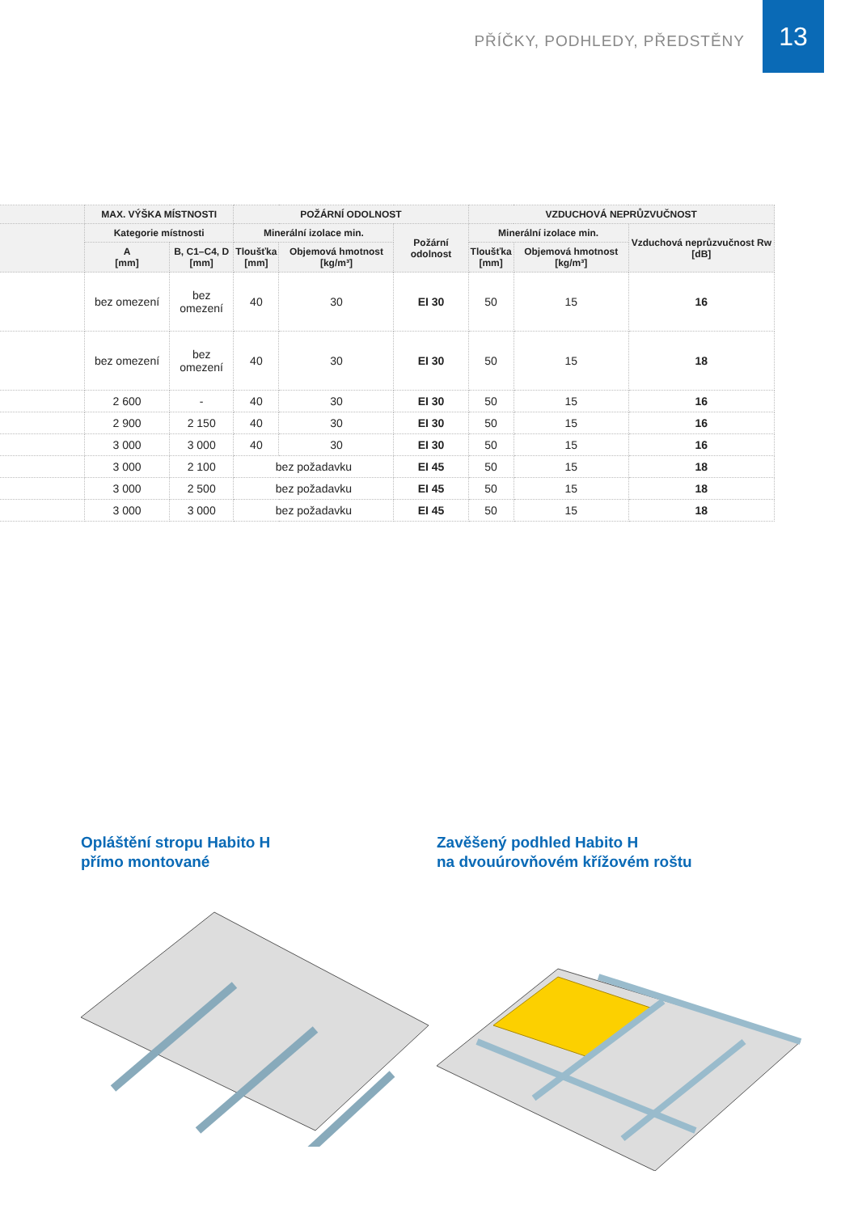PŘÍČKY, PODHLEDY, PŘEDSTĚNY
13
| | MAX. VÝŠKA MÍSTNOSTI | | POŽÁRNÍ ODOLNOST | | | VZDUCHOVÁ NEPRŮZVUČNOST | | |
| --- | --- | --- | --- | --- | --- | --- | --- | --- |
| | Kategorie místnosti | | Minerální izolace min. | | Požární odolnost | Minerální izolace min. | | Vzduchová neprůzvučnost Rw [dB] |
| | A [mm] | B, C1–C4, D [mm] | Tloušťka [mm] | Objemová hmotnost [kg/m³] | | Tloušťka [mm] | Objemová hmotnost [kg/m³] | |
| | bez omezení | bez omezení | 40 | 30 | EI 30 | 50 | 15 | 16 |
| | bez omezení | bez omezení | 40 | 30 | EI 30 | 50 | 15 | 18 |
| | 2 600 | - | 40 | 30 | EI 30 | 50 | 15 | 16 |
| | 2 900 | 2 150 | 40 | 30 | EI 30 | 50 | 15 | 16 |
| | 3 000 | 3 000 | 40 | 30 | EI 30 | 50 | 15 | 16 |
| | 3 000 | 2 100 | bez požadavku | | EI 45 | 50 | 15 | 18 |
| | 3 000 | 2 500 | bez požadavku | | EI 45 | 50 | 15 | 18 |
| | 3 000 | 3 000 | bez požadavku | | EI 45 | 50 | 15 | 18 |
Opláštění stropu Habito H
přímo montované
Zavěšený podhled Habito H
na dvouúrovňovém křížovém roštu